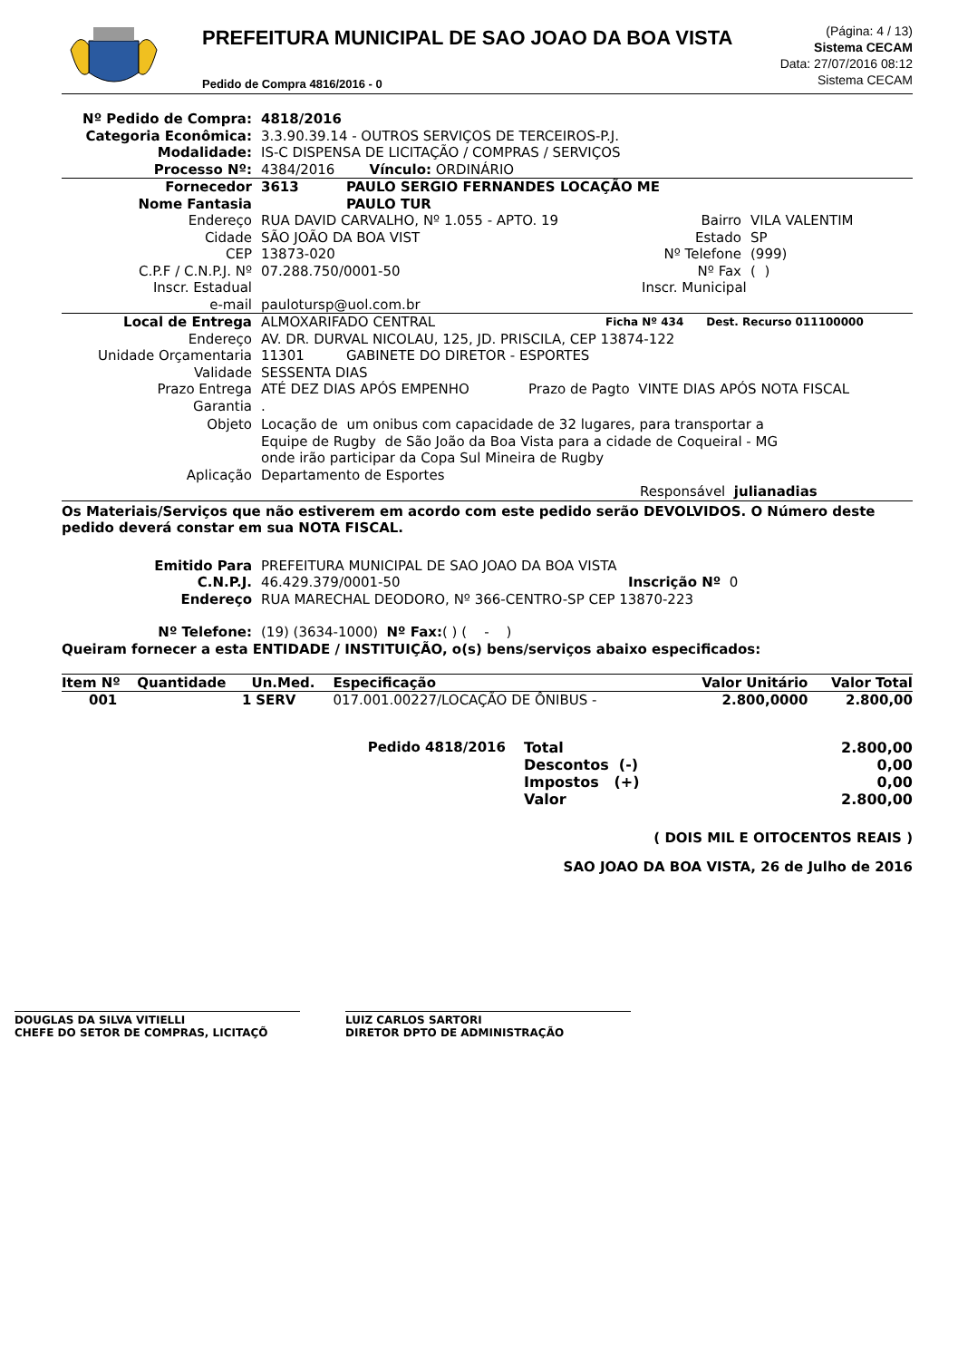PREFEITURA MUNICIPAL DE SAO JOAO DA BOA VISTA
Pedido de Compra 4816/2016 - 0
(Página: 4 / 13)
Sistema CECAM
Data: 27/07/2016 08:12
Sistema CECAM
Nº Pedido de Compra: 4818/2016
Categoria Econômica: 3.3.90.39.14 - OUTROS SERVIÇOS DE TERCEIROS-P.J.
Modalidade: IS-C DISPENSA DE LICITAÇÃO / COMPRAS / SERVIÇOS
Processo Nº: 4384/2016 Vínculo: ORDINÁRIO
Fornecedor 3613 PAULO SERGIO FERNANDES LOCAÇÃO ME
Nome Fantasia PAULO TUR
Endereço RUA DAVID CARVALHO, Nº 1.055 - APTO. 19 Bairro VILA VALENTIM
Cidade SÃO JOÃO DA BOA VIST Estado SP
CEP 13873-020 Nº Telefone (999)
C.P.F / C.N.P.J. Nº 07.288.750/0001-50 Nº Fax ( )
Inscr. Estadual Inscr. Municipal
e-mail paulotursp@uol.com.br
Local de Entrega ALMOXARIFADO CENTRAL Ficha Nº 434 Dest. Recurso 011100000
Endereço AV. DR. DURVAL NICOLAU, 125, JD. PRISCILA, CEP 13874-122
Unidade Orçamentaria 11301 GABINETE DO DIRETOR - ESPORTES
Validade SESSENTA DIAS
Prazo Entrega ATÉ DEZ DIAS APÓS EMPENHO Prazo de Pagto VINTE DIAS APÓS NOTA FISCAL
Garantia.
Objeto Locação de um onibus com capacidade de 32 lugares, para transportar a
Equipe de Rugby de São João da Boa Vista para a cidade de Coqueiral - MG
onde irão participar da Copa Sul Mineira de Rugby
Aplicação Departamento de Esportes
Responsável julianadias
Os Materiais/Serviços que não estiverem em acordo com este pedido serão DEVOLVIDOS. O Número deste pedido deverá constar em sua NOTA FISCAL.
Emitido Para PREFEITURA MUNICIPAL DE SAO JOAO DA BOA VISTA
C.N.P.J. 46.429.379/0001-50 Inscrição Nº 0
Endereço RUA MARECHAL DEODORO, Nº 366-CENTRO-SP CEP 13870-223
Nº Telefone: (19) (3634-1000) Nº Fax: ( ) ( - )
Queiram fornecer a esta ENTIDADE / INSTITUIÇÃO, o(s) bens/serviços abaixo especificados:
| Item Nº | Quantidade | Un.Med. | Especificação | Valor Unitário | Valor Total |
| --- | --- | --- | --- | --- | --- |
| 001 | 1 | SERV | 017.001.00227/LOCAÇÃO DE ÔNIBUS - | 2.800,0000 | 2.800,00 |
| Pedido 4818/2016 | Total | 2.800,00 |
| | Descontos (-) | 0,00 |
| | Impostos (+) | 0,00 |
| | Valor | 2.800,00 |
( DOIS MIL E OITOCENTOS REAIS )
SAO JOAO DA BOA VISTA, 26 de Julho de 2016
DOUGLAS DA SILVA VITIELLI
CHEFE DO SETOR DE COMPRAS, LICITAÇÕ
LUIZ CARLOS SARTORI
DIRETOR DPTO DE ADMINISTRAÇÃO